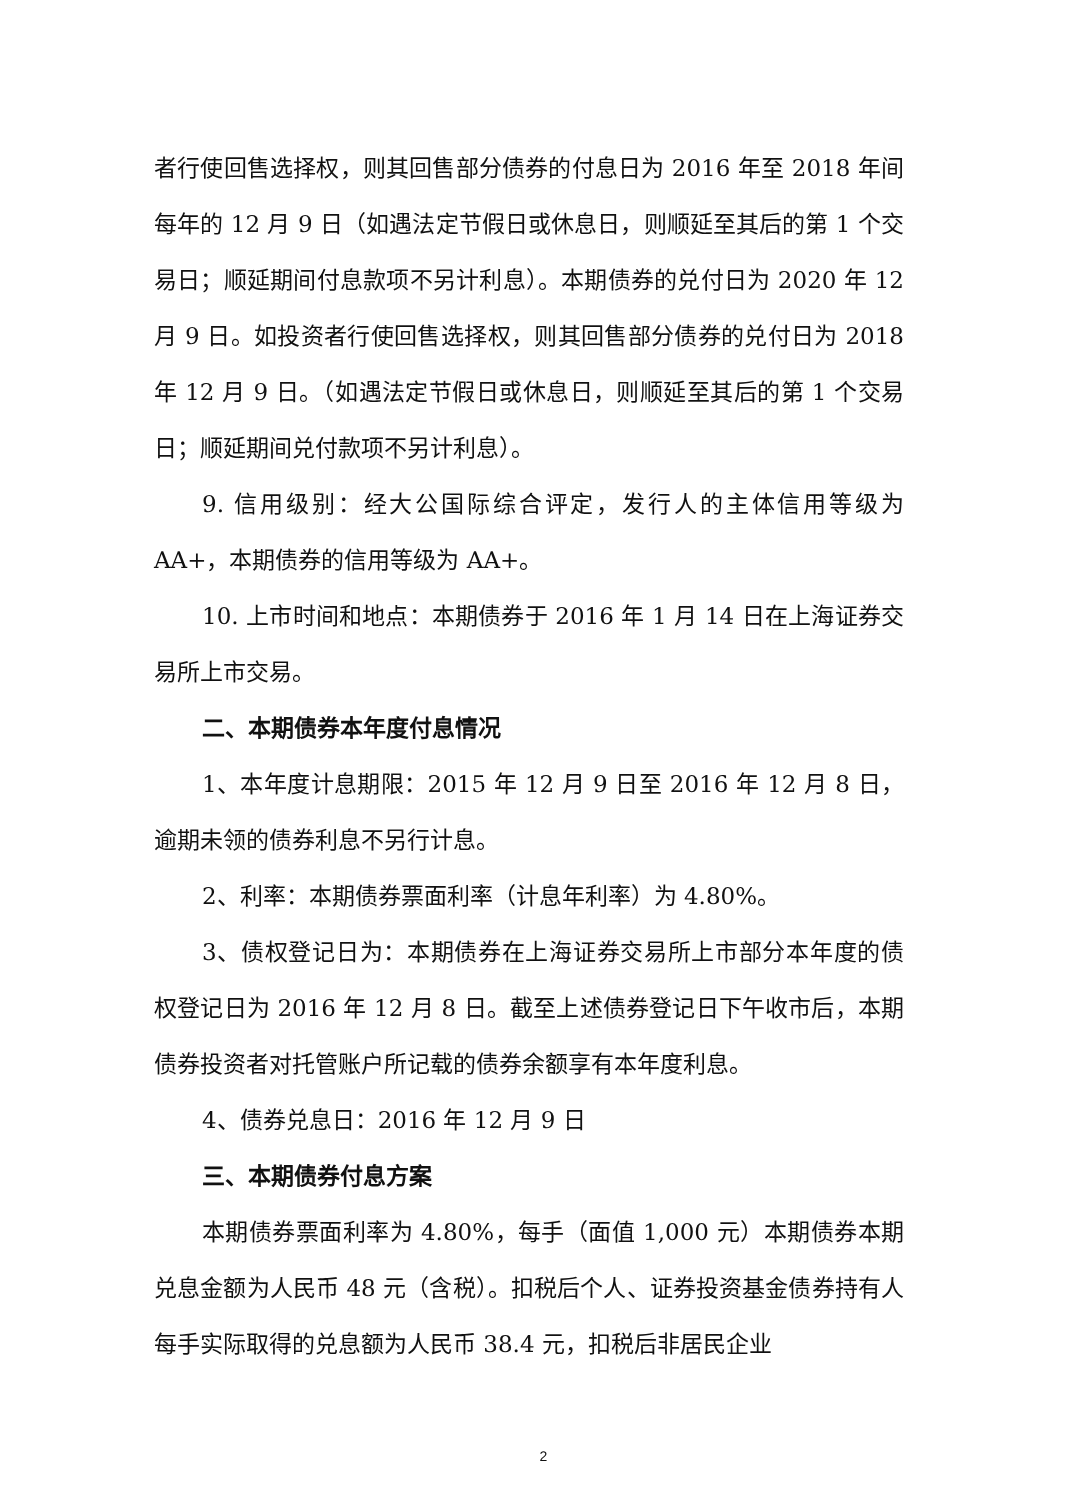者行使回售选择权，则其回售部分债券的付息日为 2016 年至 2018 年间每年的 12 月 9 日（如遇法定节假日或休息日，则顺延至其后的第 1 个交易日；顺延期间付息款项不另计利息）。本期债券的兑付日为 2020 年 12 月 9 日。如投资者行使回售选择权，则其回售部分债券的兑付日为 2018 年 12 月 9 日。（如遇法定节假日或休息日，则顺延至其后的第 1 个交易日；顺延期间兑付款项不另计利息）。
9. 信用级别：经大公国际综合评定，发行人的主体信用等级为 AA+，本期债券的信用等级为 AA+。
10. 上市时间和地点：本期债券于 2016 年 1 月 14 日在上海证券交易所上市交易。
二、本期债券本年度付息情况
1、本年度计息期限：2015 年 12 月 9 日至 2016 年 12 月 8 日，逾期未领的债券利息不另行计息。
2、利率：本期债券票面利率（计息年利率）为 4.80%。
3、债权登记日为：本期债券在上海证券交易所上市部分本年度的债权登记日为 2016 年 12 月 8 日。截至上述债券登记日下午收市后，本期债券投资者对托管账户所记载的债券余额享有本年度利息。
4、债券兑息日：2016 年 12 月 9 日
三、本期债券付息方案
本期债券票面利率为 4.80%，每手（面值 1,000 元）本期债券本期兑息金额为人民币 48 元（含税）。扣税后个人、证券投资基金债券持有人每手实际取得的兑息额为人民币 38.4 元，扣税后非居民企业
2